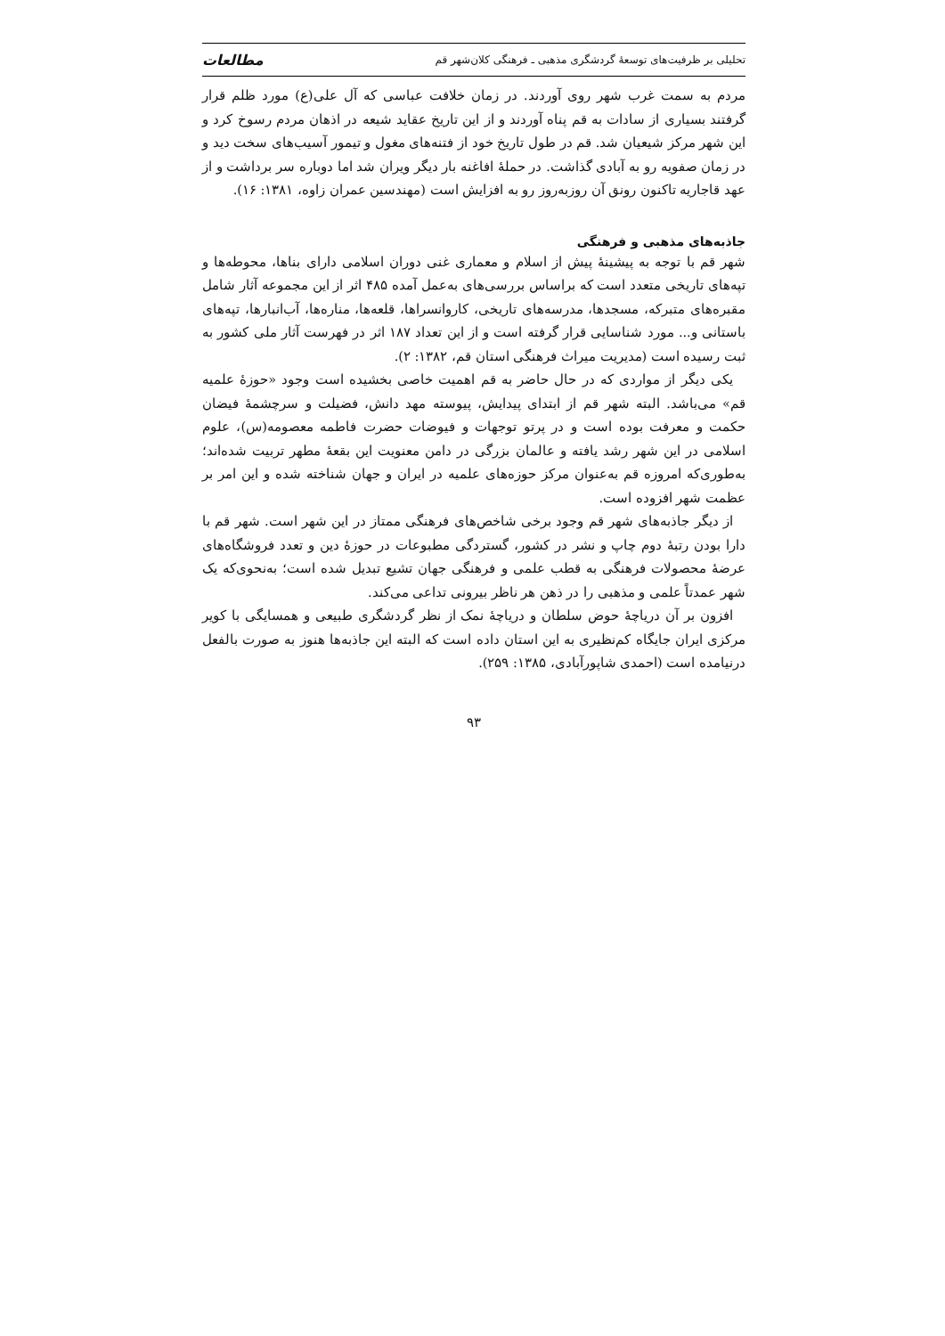تحلیلی بر ظرفیت‌های توسعهٔ گردشگری مذهبی ـ فرهنگی کلان‌شهر قم مطالعات
مردم به سمت غرب شهر روی آوردند. در زمان خلافت عباسی که آل علی(ع) مورد ظلم قرار گرفتند بسیاری از سادات به قم پناه آوردند و از این تاریخ عقاید شیعه در اذهان مردم رسوخ کرد و این شهر مرکز شیعیان شد. قم در طول تاریخ خود از فتنه‌های مغول و تیمور آسیب‌های سخت دید و در زمان صفویه رو به آبادی گذاشت. در حملهٔ افاغنه بار دیگر ویران شد اما دوباره سر برداشت و از عهد قاجاریه تاکنون رونق آن روزبه‌روز رو به افزایش است (مهندسین عمران زاوه، ۱۳۸۱: ۱۶).
جاذبه‌های مذهبی و فرهنگی
شهر قم با توجه به پیشینهٔ پیش از اسلام و معماری غنی دوران اسلامی دارای بناها، محوطه‌ها و تپه‌های تاریخی متعدد است که براساس بررسی‌های به‌عمل آمده ۴۸۵ اثر از این مجموعه آثار شامل مقبره‌های متبرکه، مسجدها، مدرسه‌های تاریخی، کاروانسراها، قلعه‌ها، مناره‌ها، آب‌انبارها، تپه‌های باستانی و... مورد شناسایی قرار گرفته است و از این تعداد ۱۸۷ اثر در فهرست آثار ملی کشور به ثبت رسیده است (مدیریت میراث فرهنگی استان قم، ۱۳۸۲: ۲).
یکی دیگر از مواردی که در حال حاضر به قم اهمیت خاصی بخشیده است وجود «حوزهٔ علمیه قم» می‌باشد. البته شهر قم از ابتدای پیدایش، پیوسته مهد دانش، فضیلت و سرچشمهٔ فیضان حکمت و معرفت بوده است و در پرتو توجهات و فیوضات حضرت فاطمه معصومه(س)، علوم اسلامی در این شهر رشد یافته و عالمان بزرگی در دامن معنویت این بقعهٔ مطهر تربیت شده‌اند؛ به‌طوری‌که امروزه قم به‌عنوان مرکز حوزه‌های علمیه در ایران و جهان شناخته شده و این امر بر عظمت شهر افزوده است.
از دیگر جاذبه‌های شهر قم وجود برخی شاخص‌های فرهنگی ممتاز در این شهر است. شهر قم با دارا بودن رتبهٔ دوم چاپ و نشر در کشور، گستردگی مطبوعات در حوزهٔ دین و تعدد فروشگاه‌های عرضهٔ محصولات فرهنگی به قطب علمی و فرهنگی جهان تشیع تبدیل شده است؛ به‌نحوی‌که یک شهر عمدتاً علمی و مذهبی را در ذهن هر ناظر بیرونی تداعی می‌کند.
افزون بر آن دریاچهٔ حوض سلطان و دریاچهٔ نمک از نظر گردشگری طبیعی و همسایگی با کویر مرکزی ایران جایگاه کم‌نظیری به این استان داده است که البته این جاذبه‌ها هنوز به صورت بالفعل درنیامده است (احمدی شاپورآبادی، ۱۳۸۵: ۲۵۹).
۹۳